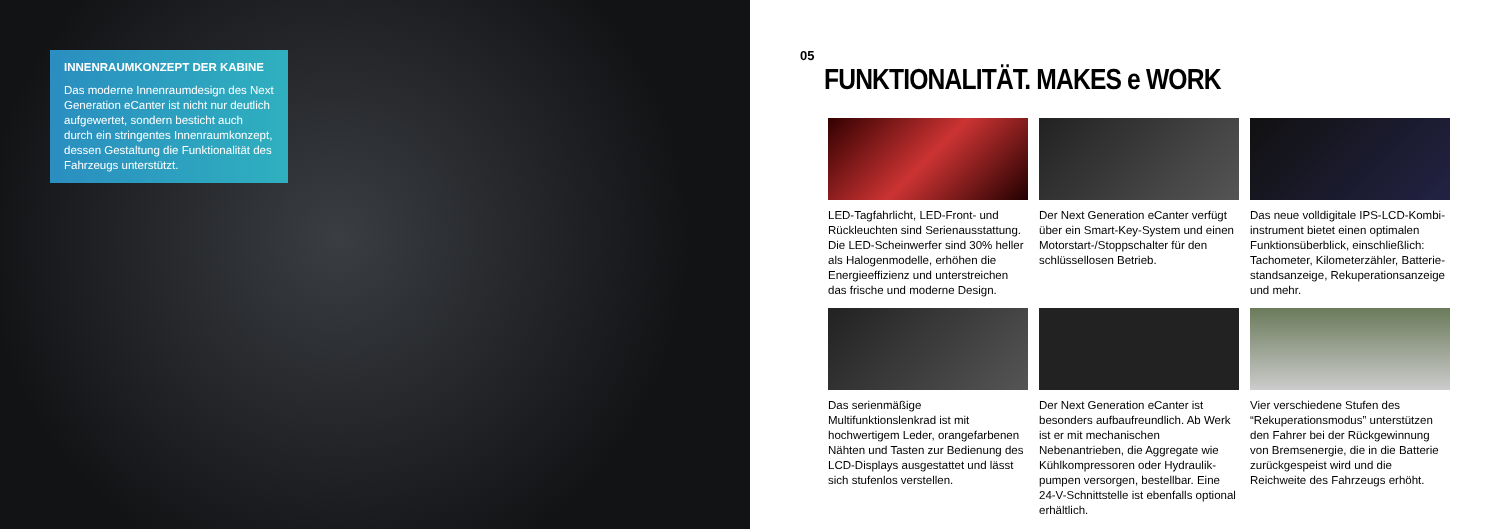INNENRAUMKONZEPT DER KABINE
Das moderne Innenraumdesign des Next Generation eCanter ist nicht nur deutlich aufgewertet, sondern besticht auch durch ein stringentes Innenraumkonzept, dessen Gestaltung die Funktionalität des Fahrzeugs unterstützt.
05
FUNKTIONALITÄT. MAKES e WORK
LED-Tagfahrlicht, LED-Front- und Rück­leuchten sind Serienausstattung. Die LED-Scheinwerfer sind 30% heller als Halogen­modelle, erhöhen die Energieeffizienz und unterstreichen das frische und moderne Design.
Der Next Generation eCanter verfügt über ein Smart-Key-System und einen Motorstart-/Stoppschalter für den schlüssellosen Betrieb.
Das neue volldigitale IPS-LCD-Kombi­instrument bietet einen optimalen Funktionsüberblick, einschließlich: Tachometer, Kilometerzähler, Batterie­standsanzeige, Rekuperationsanzeige und mehr.
Das serienmäßige Multifunktionslenkrad ist mit hochwertigem Leder, orange­farbenen Nähten und Tasten zur Bedienung des LCD-Displays ausgestattet und lässt sich stufenlos verstellen.
Der Next Generation eCanter ist besonders aufbaufreundlich. Ab Werk ist er mit mech­anischen Nebenantrieben, die Aggregate wie Kühlkompressoren oder Hydraulik­pumpen versorgen, bestellbar. Eine 24-V-Schnittstelle ist ebenfalls optional erhältlich.
Vier verschiedene Stufen des “Rekupera­tionsmodus” unterstützen den Fahrer bei der Rückgewinnung von Bremsenergie, die in die Batterie zurückgespeist wird und die Reichweite des Fahrzeugs erhöht.